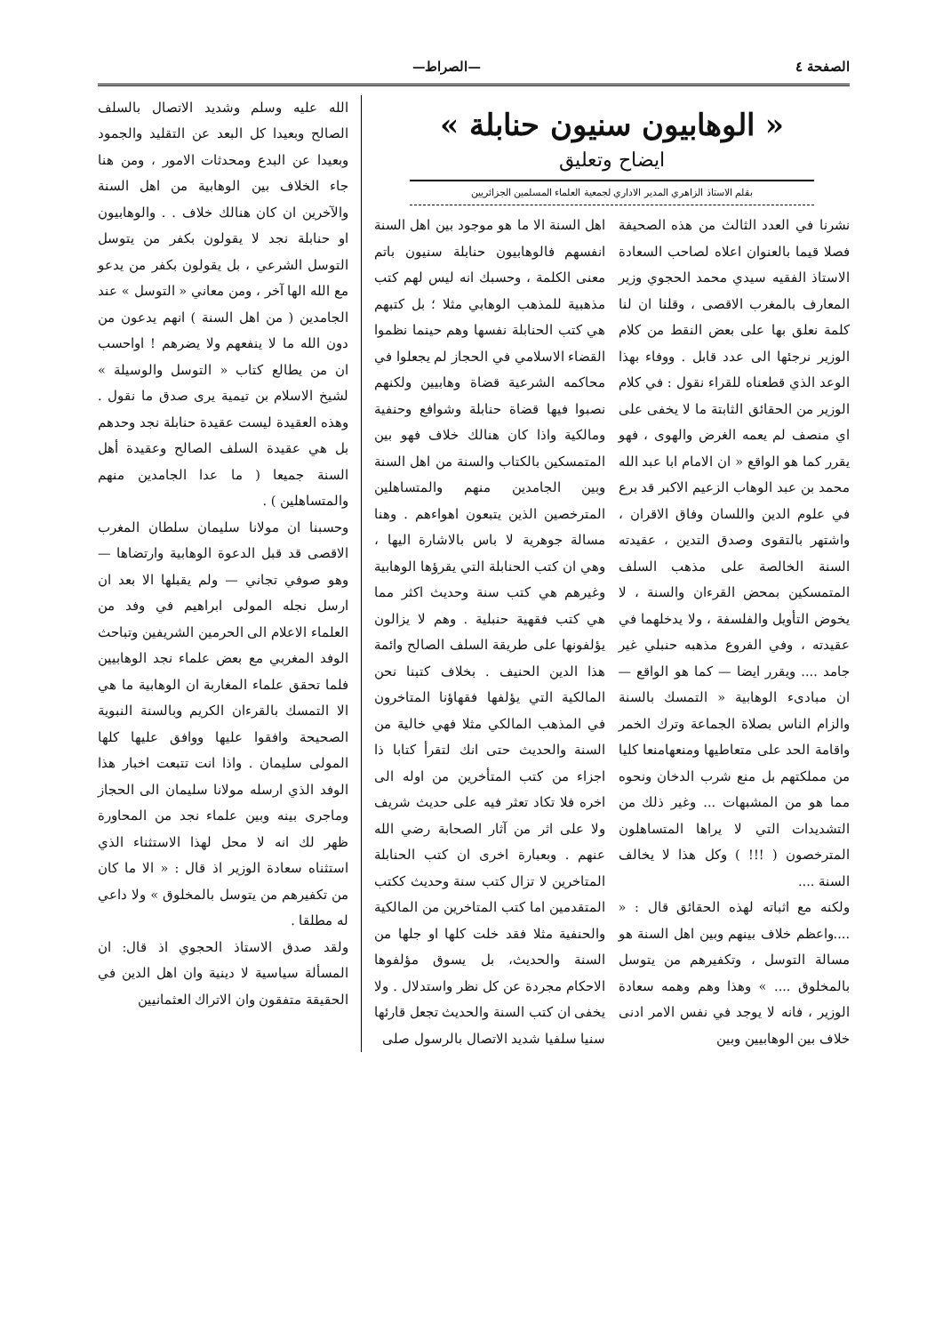الصفحة ٤ —الصراط—
« الوهابيون سنيون حنابلة »
ايضاح وتعليق
بقلم الاستاذ الزاهري المدير الاداري لجمعية العلماء المسلمين الجزائريين
نشرنا في العدد الثالث من هذه الصحيفة فصلا قيما بالعنوان اعلاه لصاحب السعادة الاستاذ الفقيه سيدي محمد الحجوي وزير المعارف بالمغرب الاقصى ، وقلنا ان لنا كلمة نعلق بها على بعض النقط من كلام الوزير نرجئها الى عدد قابل . ووفاء بهذا الوعد الذي قطعناه للقراء نقول : في كلام الوزير من الحقائق الثابتة ما لا يخفى على اي منصف لم يعمه الغرض والهوى ، فهو يقرر كما هو الواقع « ان الامام ابا عبد الله محمد بن عبد الوهاب الزعيم الاكبر قد برع في علوم الدين واللسان وفاق الاقران ، واشتهر بالتقوى وصدق التدين ، عقيدته السنة الخالصة على مذهب السلف المتمسكين بمحض القرءان والسنة ، لا يخوض التأويل والفلسفة ، ولا يدخلهما في عقيدته ، وفي الفروع مذهبه حنبلي غير جامد .... ويقرر ايضا — كما هو الواقع — ان مبادىء الوهابية « التمسك بالسنة والزام الناس بصلاة الجماعة وترك الخمر واقامة الحد على متعاطيها ومنعهامنعا كليا من مملكتهم بل منع شرب الدخان ونحوه مما هو من المشبهات ... وغير ذلك من التشديدات التي لا يراها المتساهلون المترخصون ( !!! ) وكل هذا لا يخالف السنة ....
ولكنه مع اثباته لهذه الحقائق قال : « ....واعظم خلاف بينهم وبين اهل السنة هو مسالة التوسل ، وتكفيرهم من يتوسل بالمخلوق .... » وهذا وهم وهمه سعادة الوزير ، فانه لا يوجد في نفس الامر ادنى خلاف بين الوهابيين وبين
اهل السنة الا ما هو موجود بين اهل السنة انفسهم فالوهابيون حنابلة سنيون باتم معنى الكلمة ، وحسبك انه ليس لهم كتب مذهبية للمذهب الوهابي مثلا ؛ بل كتبهم هي كتب الحنابلة نفسها وهم حينما نظموا القضاء الاسلامي في الحجاز لم يجعلوا في محاكمه الشرعية قضاة وهابيين ولكنهم نصبوا فيها قضاة حنابلة وشوافع وحنفية ومالكية واذا كان هنالك خلاف فهو بين المتمسكين بالكتاب والسنة من اهل السنة وبين الجامدين منهم والمتساهلين المترخصين الذين يتبعون اهواءهم . وهنا مسالة جوهرية لا باس بالاشارة اليها ، وهي ان كتب الحنابلة التي يقرؤها الوهابية وغيرهم هي كتب سنة وحديث اكثر مما هي كتب فقهية حنبلية . وهم لا يزالون يؤلفونها على طريقة السلف الصالح وائمة هذا الدين الحنيف . بخلاف كتبنا نحن المالكية التي يؤلفها فقهاؤنا المتاخرون في المذهب المالكي مثلا فهي خالية من السنة والحديث حتى انك لتقرأ كتابا ذا اجزاء من كتب المتأخرين من اوله الى اخره فلا تكاد تعثر فيه على حديث شريف ولا على اثر من آثار الصحابة رضي الله عنهم . وبعبارة اخرى ان كتب الحنابلة المتاخرين لا تزال كتب سنة وحديث ككتب المتقدمين اما كتب المتاخرين من المالكية والحنفية مثلا فقد خلت كلها او جلها من السنة والحديث، بل يسوق مؤلفوها الاحكام مجردة عن كل نظر واستدلال . ولا يخفى ان كتب السنة والحديث تجعل قارئها سنيا سلفيا شديد الاتصال بالرسول صلى
الله عليه وسلم وشديد الاتصال بالسلف الصالح وبعيدا كل البعد عن التقليد والجمود وبعيدا عن البدع ومحدثات الامور ، ومن هنا جاء الخلاف بين الوهابية من اهل السنة والآخرين ان كان هنالك خلاف . . والوهابيون او حنابلة نجد لا يقولون بكفر من يتوسل التوسل الشرعي ، بل يقولون بكفر من يدعو مع الله الها آخر ، ومن معاني « التوسل » عند الجامدين ( من اهل السنة ) انهم يدعون من دون الله ما لا ينفعهم ولا يضرهم ! اواحسب ان من يطالع كتاب « التوسل والوسيلة » لشيخ الاسلام بن تيمية يرى صدق ما نقول . وهذه العقيدة ليست عقيدة حنابلة نجد وحدهم بل هي عقيدة السلف الصالح وعقيدة أهل السنة جميعا ( ما عدا الجامدين منهم والمتساهلين ) .
وحسبنا ان مولانا سليمان سلطان المغرب الاقصى قد قبل الدعوة الوهابية وارتضاها — وهو صوفي تجاني — ولم يقبلها الا بعد ان ارسل نجله المولى ابراهيم في وفد من العلماء الاعلام الى الحرمين الشريفين وتباحث الوفد المغربي مع بعض علماء نجد الوهابيين فلما تحقق علماء المغاربة ان الوهابية ما هي الا التمسك بالقرءان الكريم وبالسنة النبوية الصحيحة وافقوا عليها ووافق عليها كلها المولى سليمان . واذا انت تتبعت اخبار هذا الوفد الذي ارسله مولانا سليمان الى الحجاز وماجرى بينه وبين علماء نجد من المحاورة ظهر لك انه لا محل لهذا الاستثناء الذي استثناه سعادة الوزير اذ قال : « الا ما كان من تكفيرهم من يتوسل بالمخلوق » ولا داعي له مطلقا .
ولقد صدق الاستاذ الحجوي اذ قال: ان المسألة سياسية لا دينية وان اهل الدين في الحقيقة متفقون وان الاتراك العثمانيين